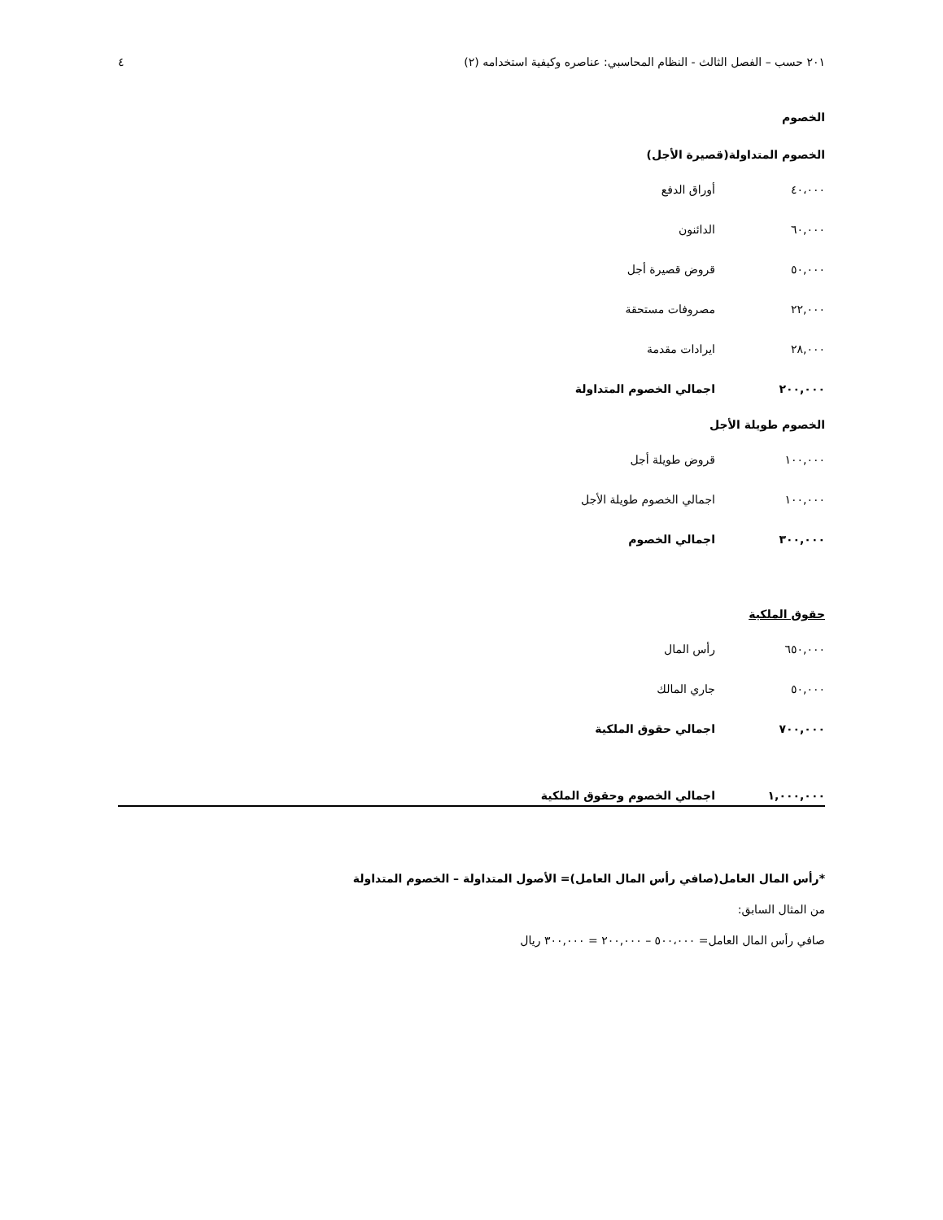٢٠١ حسب – الفصل الثالث - النظام المحاسبي: عناصره وكيفية استخدامه (٢) ٤
الخصوم
الخصوم المتداولة(قصيرة الأجل)
| ٤٠،٠٠٠ | أوراق الدفع |
| ٦٠,٠٠٠ | الدائنون |
| ٥٠,٠٠٠ | قروض قصيرة أجل |
| ٢٢,٠٠٠ | مصروفات مستحقة |
| ٢٨,٠٠٠ | ايرادات مقدمة |
| ٢٠٠,٠٠٠ | اجمالي الخصوم المتداولة |
الخصوم طويلة الأجل
| ١٠٠,٠٠٠ | قروض طويلة أجل |
| ١٠٠,٠٠٠ | اجمالي الخصوم طويلة الأجل |
| ٣٠٠,٠٠٠ | اجمالي الخصوم |
حقوق الملكية
| ٦٥٠,٠٠٠ | رأس المال |
| ٥٠,٠٠٠ | جاري المالك |
| ٧٠٠,٠٠٠ | اجمالي حقوق الملكية |
١,٠٠٠,٠٠٠ اجمالي الخصوم وحقوق الملكية
*رأس المال العامل(صافي رأس المال العامل)= الأصول المتداولة – الخصوم المتداولة
من المثال السابق:
صافي رأس المال العامل= ٥٠٠،٠٠٠ – ٢٠٠,٠٠٠ = ٣٠٠,٠٠٠ ريال